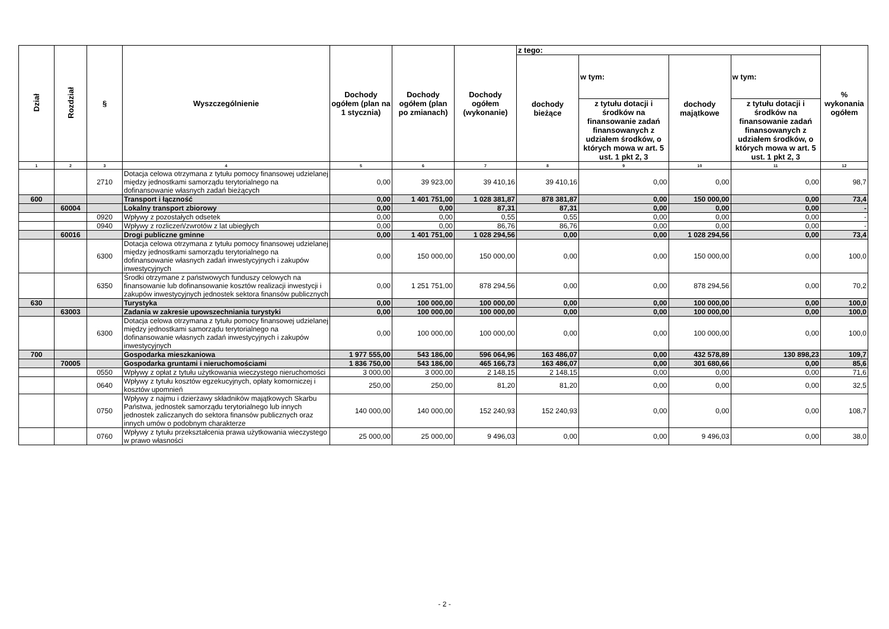| Dział | Rozdział | § | Wyszczególnienie | Dochody ogółem (plan na 1 stycznia) | Dochody ogółem (plan po zmianach) | Dochody ogółem (wykonanie) | z tego: | | | | % wykonania ogółem |
| --- | --- | --- | --- | --- | --- | --- | --- | --- | --- | --- | --- |
| | | | | | | | dochody bieżące | w tym: | dochody majątkowe | w tym: | |
| | | | | | | | | z tytułu dotacji i środków na finansowanie zadań finansowanych z udziałem środków, o których mowa w art. 5 ust. 1 pkt 2, 3 | | z tytułu dotacji i środków na finansowanie zadań finansowanych z udziałem środków, o których mowa w art. 5 ust. 1 pkt 2, 3 | |
| 1 | 2 | 3 | 4 | 5 | 6 | 7 | 8 | 9 | 10 | 11 | 12 |
| | | 2710 | Dotacja celowa otrzymana z tytułu pomocy finansowej udzielanej między jednostkami samorządu terytorialnego na dofinansowanie własnych zadań bieżących | 0,00 | 39 923,00 | 39 410,16 | 39 410,16 | 0,00 | 0,00 | 0,00 | 98,7 |
| 600 | | | Transport i łączność | 0,00 | 1 401 751,00 | 1 028 381,87 | 878 381,87 | 0,00 | 150 000,00 | 0,00 | 73,4 |
| | 60004 | | Lokalny transport zbiorowy | 0,00 | 0,00 | 87,31 | 87,31 | 0,00 | 0,00 | 0,00 | - |
| | | 0920 | Wpływy z pozostałych odsetek | 0,00 | 0,00 | 0,55 | 0,55 | 0,00 | 0,00 | 0,00 | - |
| | | 0940 | Wpływy z rozliczeń/zwrotów z lat ubiegłych | 0,00 | 0,00 | 86,76 | 86,76 | 0,00 | 0,00 | 0,00 | - |
| | 60016 | | Drogi publiczne gminne | 0,00 | 1 401 751,00 | 1 028 294,56 | 0,00 | 0,00 | 1 028 294,56 | 0,00 | 73,4 |
| | | 6300 | Dotacja celowa otrzymana z tytułu pomocy finansowej udzielanej między jednostkami samorządu terytorialnego na dofinansowanie własnych zadań inwestycyjnych i zakupów inwestycyjnych | 0,00 | 150 000,00 | 150 000,00 | 0,00 | 0,00 | 150 000,00 | 0,00 | 100,0 |
| | | 6350 | Środki otrzymane z państwowych funduszy celowych na finansowanie lub dofinansowanie kosztów realizacji inwestycji i zakupów inwestycyjnych jednostek sektora finansów publicznych | 0,00 | 1 251 751,00 | 878 294,56 | 0,00 | 0,00 | 878 294,56 | 0,00 | 70,2 |
| 630 | | | Turystyka | 0,00 | 100 000,00 | 100 000,00 | 0,00 | 0,00 | 100 000,00 | 0,00 | 100,0 |
| | 63003 | | Zadania w zakresie upowszechniania turystyki | 0,00 | 100 000,00 | 100 000,00 | 0,00 | 0,00 | 100 000,00 | 0,00 | 100,0 |
| | | 6300 | Dotacja celowa otrzymana z tytułu pomocy finansowej udzielanej między jednostkami samorządu terytorialnego na dofinansowanie własnych zadań inwestycyjnych i zakupów inwestycyjnych | 0,00 | 100 000,00 | 100 000,00 | 0,00 | 0,00 | 100 000,00 | 0,00 | 100,0 |
| 700 | | | Gospodarka mieszkaniowa | 1 977 555,00 | 543 186,00 | 596 064,96 | 163 486,07 | 0,00 | 432 578,89 | 130 898,23 | 109,7 |
| | 70005 | | Gospodarka gruntami i nieruchomościami | 1 836 750,00 | 543 186,00 | 465 166,73 | 163 486,07 | 0,00 | 301 680,66 | 0,00 | 85,6 |
| | | 0550 | Wpływy z opłat z tytułu użytkowania wieczystego nieruchomości | 3 000,00 | 3 000,00 | 2 148,15 | 2 148,15 | 0,00 | 0,00 | 0,00 | 71,6 |
| | | 0640 | Wpływy z tytułu kosztów egzekucyjnych, opłaty komorniczej i kosztów upomnień | 250,00 | 250,00 | 81,20 | 81,20 | 0,00 | 0,00 | 0,00 | 32,5 |
| | | 0750 | Wpływy z najmu i dzierżawy składników majątkowych Skarbu Państwa, jednostek samorządu terytorialnego lub innych jednostek zaliczanych do sektora finansów publicznych oraz innych umów o podobnym charakterze | 140 000,00 | 140 000,00 | 152 240,93 | 152 240,93 | 0,00 | 0,00 | 0,00 | 108,7 |
| | | 0760 | Wpływy z tytułu przekształcenia prawa użytkowania wieczystego w prawo własności | 25 000,00 | 25 000,00 | 9 496,03 | 0,00 | 0,00 | 9 496,03 | 0,00 | 38,0 |
- 2 -